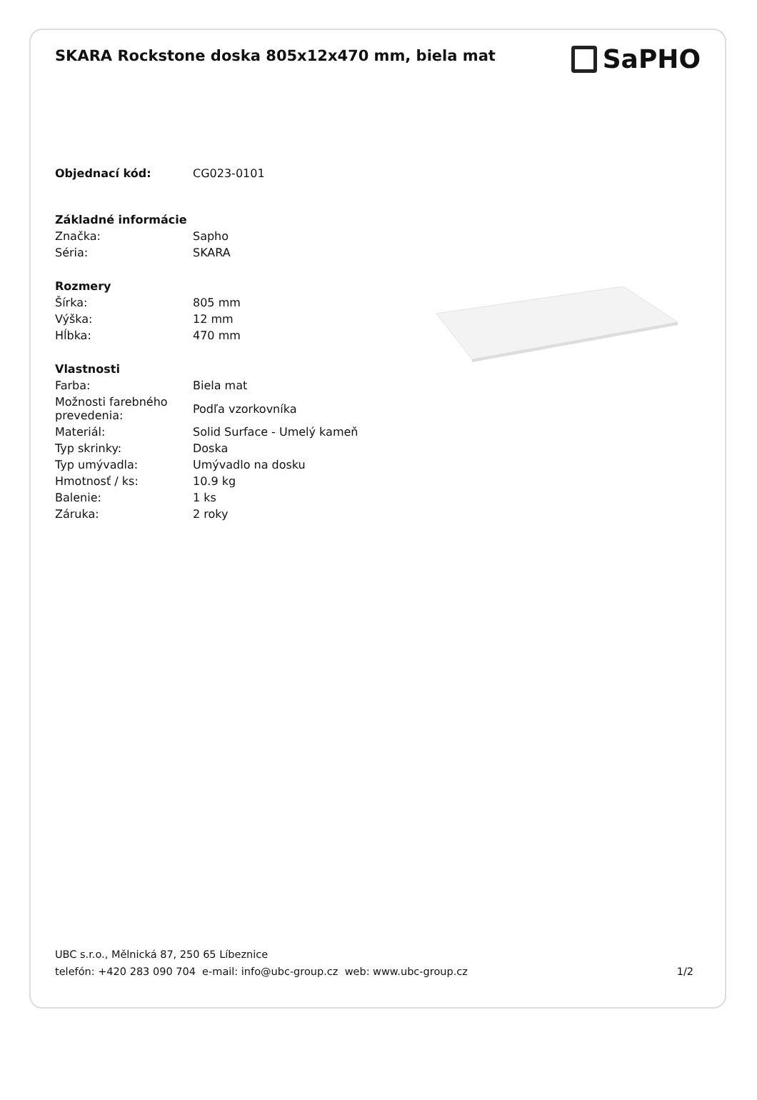SKARA Rockstone doska 805x12x470 mm, biela mat
SaPHO
| Objednací kód: | CG023-0101 |
| Základné informácie | |
| Značka: | Sapho |
| Séria: | SKARA |
| Rozmery | |
| Šírka: | 805 mm |
| Výška: | 12 mm |
| Hĺbka: | 470 mm |
| Vlastnosti | |
| Farba: | Biela mat |
| Možnosti farebného prevedenia: | Podľa vzorkovníka |
| Materiál: | Solid Surface - Umelý kameň |
| Typ skrinky: | Doska |
| Typ umývadla: | Umývadlo na dosku |
| Hmotnosť / ks: | 10.9 kg |
| Balenie: | 1 ks |
| Záruka: | 2 roky |
UBC s.r.o., Mělnická 87, 250 65 Líbeznice
telefón: +420 283 090 704 e-mail: info@ubc-group.cz web: www.ubc-group.cz 1/2